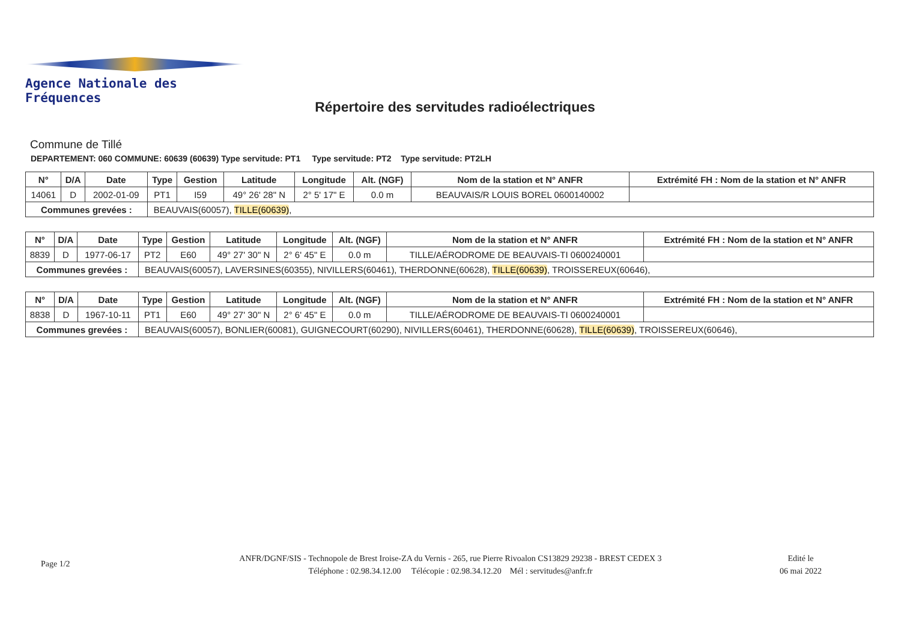Agence Nationale des Fréquences
Répertoire des servitudes radioélectriques
Commune de Tillé
DEPARTEMENT: 060 COMMUNE: 60639 (60639) Type servitude: PT1 Type servitude: PT2 Type servitude: PT2LH
| N° | D/A | Date | Type | Gestion | Latitude | Longitude | Alt. (NGF) | Nom de la station et N° ANFR | Extrémité FH : Nom de la station et N° ANFR |
| --- | --- | --- | --- | --- | --- | --- | --- | --- | --- |
| 14061 | D | 2002-01-09 | PT1 | I59 | 49° 26' 28" N | 2° 5' 17" E | 0.0 m | BEAUVAIS/R LOUIS BOREL 0600140002 | |
| Communes grevées : | | | BEAUVAIS(60057), TILLE(60639) , | | | | | | |
| N° | D/A | Date | Type | Gestion | Latitude | Longitude | Alt. (NGF) | Nom de la station et N° ANFR | Extrémité FH : Nom de la station et N° ANFR |
| --- | --- | --- | --- | --- | --- | --- | --- | --- | --- |
| 8839 | D | 1977-06-17 | PT2 | E60 | 49° 27' 30" N | 2° 6' 45" E | 0.0 m | TILLE/AÉRODROME DE BEAUVAIS-TI 0600240001 | |
| Communes grevées : | | | BEAUVAIS(60057), LAVERSINES(60355), NIVILLERS(60461), THERDONNE(60628), TILLE(60639) , TROISSEREUX(60646), | | | | | | |
| N° | D/A | Date | Type | Gestion | Latitude | Longitude | Alt. (NGF) | Nom de la station et N° ANFR | Extrémité FH : Nom de la station et N° ANFR |
| --- | --- | --- | --- | --- | --- | --- | --- | --- | --- |
| 8838 | D | 1967-10-11 | PT1 | E60 | 49° 27' 30" N | 2° 6' 45" E | 0.0 m | TILLE/AÉRODROME DE BEAUVAIS-TI 0600240001 | |
| Communes grevées : | | | BEAUVAIS(60057), BONLIER(60081), GUIGNECOURT(60290), NIVILLERS(60461), THERDONNE(60628), TILLE(60639) , TROISSEREUX(60646), | | | | | | |
Page 1/2
ANFR/DGNF/SIS - Technopole de Brest Iroise-ZA du Vernis - 265, rue Pierre Rivoalon CS13829 29238 - BREST CEDEX 3
Téléphone : 02.98.34.12.00 Télécopie : 02.98.34.12.20 Mél : servitudes@anfr.fr
Edité le
06 mai 2022